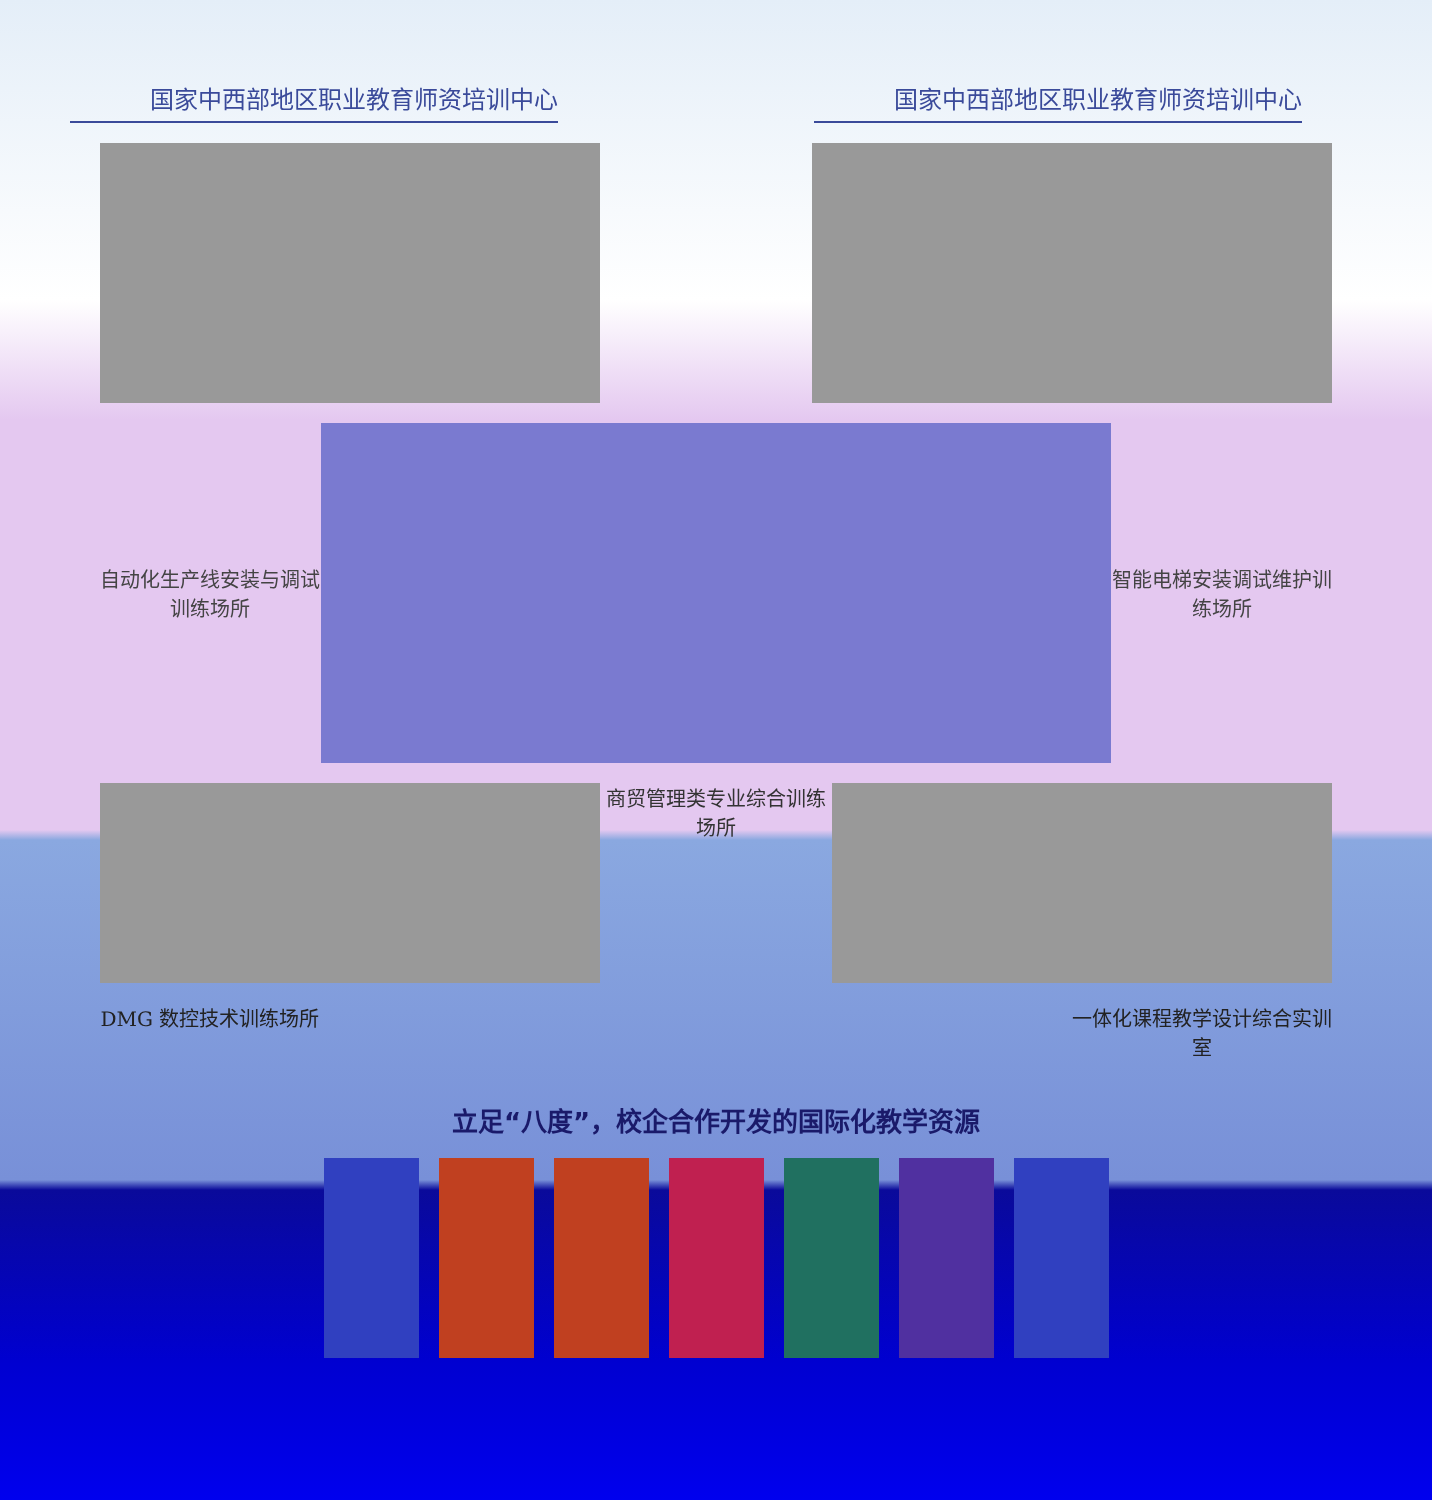国家中西部地区职业教育师资培训中心 国家中西部地区职业教育师资培训中心
自动化生产线安装与调试训练场所
智能电梯安装调试维护训练场所
商贸管理类专业综合训练场所
DMG 数控技术训练场所 一体化课程教学设计综合实训室
立足“八度”，校企合作开发的国际化教学资源